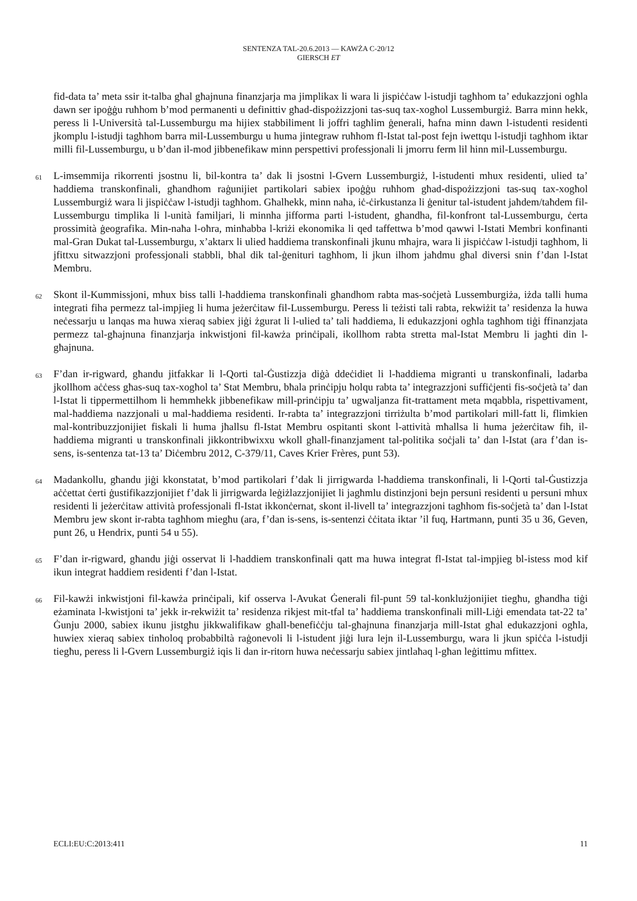SENTENZA TAL-20.6.2013 — KAWŻA C-20/12
GIERSCH ET
fid-data ta’ meta ssir it-talba għal għajnuna finanzjarja ma jimplikax li wara li jispiċċaw l-istudji tagħhom ta’ edukazzjoni ogħla dawn ser ipoġġu ruħhom b’mod permanenti u definittiv għad-dispożizzjoni tas-suq tax-xogħol Lussemburgiż. Barra minn hekk, peress li l-Università tal-Lussemburgu ma hijiex stabbiliment li joffri tagħlim ġenerali, ħafna minn dawn l-istudenti residenti jkomplu l-istudji tagħhom barra mil-Lussemburgu u huma jintegraw ruħhom fl-Istat tal-post fejn iwettqu l-istudji tagħhom iktar milli fil-Lussemburgu, u b’dan il-mod jibbenefikaw minn perspettivi professjonali li jmorru ferm lil hinn mil-Lussemburgu.
61 L-imsemmija rikorrenti jsostnu li, bil-kontra ta’ dak li jsostni l-Gvern Lussemburgiż, l-istudenti mhux residenti, ulied ta’ ħaddiema transkonfinali, għandhom raġunijiet partikolari sabiex ipoġġu ruħhom għad-dispożizzjoni tas-suq tax-xogħol Lussemburgiż wara li jispiċċaw l-istudji tagħhom. Għalhekk, minn naħa, iċ-ċirkustanza li ġenitur tal-istudent jaħdem/taħdem fil-Lussemburgu timplika li l-unità familjari, li minnha jifforma parti l-istudent, għandha, fil-konfront tal-Lussemburgu, ċerta prossimità ġeografika. Min-naħa l-oħra, minħabba l-kriżi ekonomika li qed taffettwa b’mod qawwi l-Istati Membri konfinanti mal-Gran Dukat tal-Lussemburgu, x’aktarx li ulied ħaddiema transkonfinali jkunu mħajra, wara li jispiċċaw l-istudji tagħhom, li jfittxu sitwazzjoni professjonali stabbli, bħal dik tal-ġenituri tagħhom, li jkun ilhom jaħdmu għal diversi snin f’dan l-Istat Membru.
62 Skont il-Kummissjoni, mhux biss talli l-ħaddiema transkonfinali għandhom rabta mas-soċjetà Lussemburgiża, iżda talli huma integrati fiha permezz tal-impjieg li huma jeżerċitaw fil-Lussemburgu. Peress li teżisti tali rabta, rekwiżit ta’ residenza la huwa neċessarju u lanqas ma huwa xieraq sabiex jiġi żgurat li l-ulied ta’ tali ħaddiema, li edukazzjoni ogħla tagħhom tiġi ffinanzjata permezz tal-għajnuna finanzjarja inkwistjoni fil-kawża prinċipali, ikollhom rabta stretta mal-Istat Membru li jagħti din l-għajnuna.
63 F’dan ir-rigward, għandu jitfakkar li l-Qorti tal-Ġustizzja diġà ddeċidiet li l-ħaddiema migranti u transkonfinali, ladarba jkollhom aċċess għas-suq tax-xogħol ta’ Stat Membru, bħala prinċipju ħolqu rabta ta’ integrazzjoni suffiċjenti fis-soċjetà ta’ dan l-Istat li tippermettilhom li hemmhekk jibbenefikaw mill-prinċipju ta’ ugwaljanza fit-trattament meta mqabbla, rispettivament, mal-ħaddiema nazzjonali u mal-ħaddiema residenti. Ir-rabta ta’ integrazzjoni tirriżulta b’mod partikolari mill-fatt li, flimkien mal-kontribuzzjonijiet fiskali li huma jħallsu fl-Istat Membru ospitanti skont l-attività mħallsa li huma jeżerċitaw fih, il-ħaddiema migranti u transkonfinali jikkontribwixxu wkoll għall-finanzjament tal-politika soċjali ta’ dan l-Istat (ara f’dan is-sens, is-sentenza tat-13 ta’ Diċembru 2012, C-379/11, Caves Krier Frères, punt 53).
64 Madankollu, għandu jiġi kkonstatat, b’mod partikolari f’dak li jirrigwarda l-ħaddiema transkonfinali, li l-Qorti tal-Ġustizzja aċċettat ċerti ġustifikazzjonijiet f’dak li jirrigwarda leġiżlazzjonijiet li jagħmlu distinzjoni bejn persuni residenti u persuni mhux residenti li jeżerċitaw attività professjonali fl-Istat ikkonċernat, skont il-livell ta’ integrazzjoni tagħhom fis-soċjetà ta’ dan l-Istat Membru jew skont ir-rabta tagħhom miegħu (ara, f’dan is-sens, is-sentenzi ċċitata iktar ’il fuq, Hartmann, punti 35 u 36, Geven, punt 26, u Hendrix, punti 54 u 55).
65 F’dan ir-rigward, għandu jiġi osservat li l-ħaddiem transkonfinali qatt ma huwa integrat fl-Istat tal-impjieg bl-istess mod kif ikun integrat ħaddiem residenti f’dan l-Istat.
66 Fil-kawżi inkwistjoni fil-kawża prinċipali, kif osserva l-Avukat Ġenerali fil-punt 59 tal-konklużjonijiet tiegħu, għandha tiġi eżaminata l-kwistjoni ta’ jekk ir-rekwiżit ta’ residenza rikjest mit-tfal ta’ ħaddiema transkonfinali mill-Liġi emendata tat-22 ta’ Ġunju 2000, sabiex ikunu jistgħu jikkwalifikaw għall-benefiċċju tal-għajnuna finanzjarja mill-Istat għal edukazzjoni ogħla, huwiex xieraq sabiex tinħoloq probabbiltà raġonevoli li l-istudent jiġi lura lejn il-Lussemburgu, wara li jkun spiċċa l-istudji tiegħu, peress li l-Gvern Lussemburgiż iqis li dan ir-ritorn huwa neċessarju sabiex jintlaħaq l-għan leġittimu mfittex.
ECLI:EU:C:2013:411 11